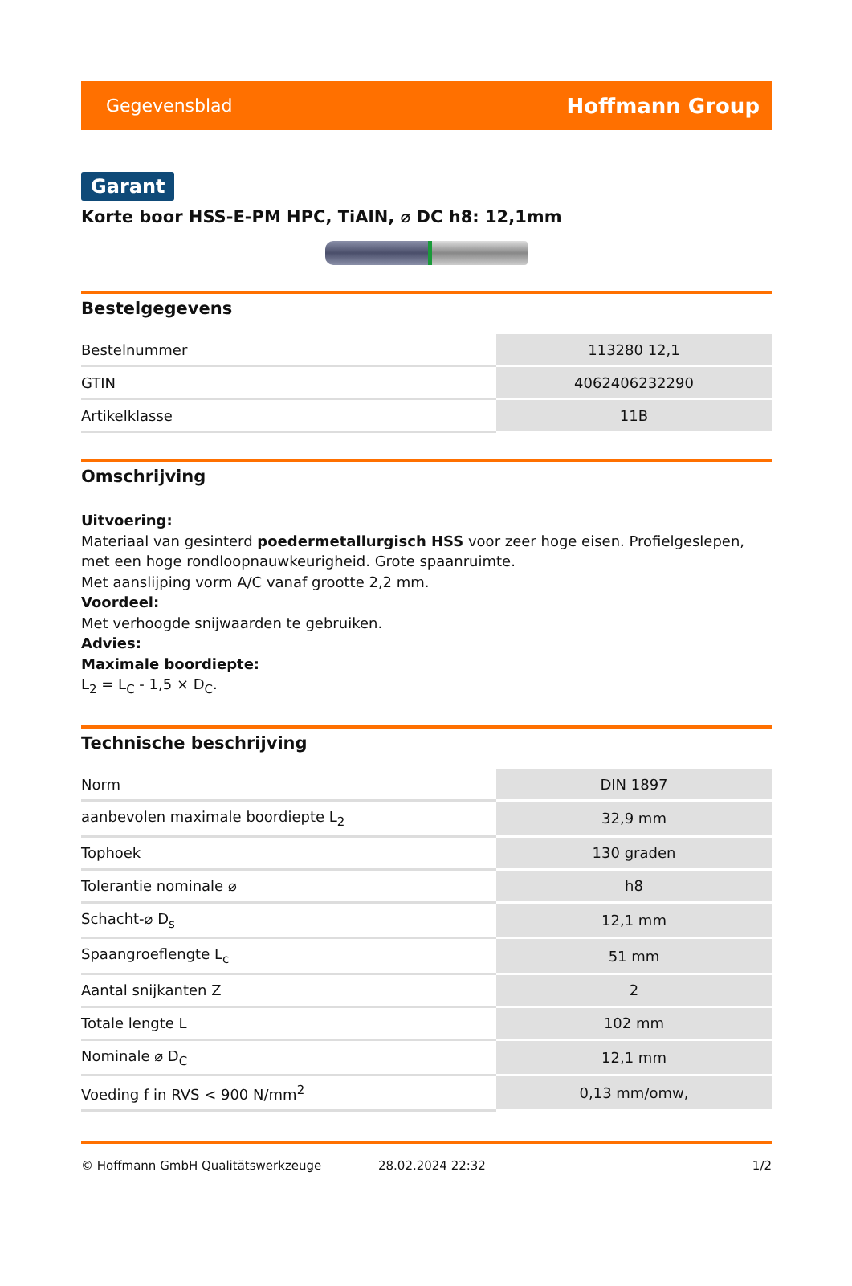Gegevensblad Hoffmann Group
Garant
Korte boor HSS-E-PM HPC, TiAlN, ⌀ DC h8: 12,1mm
Bestelgegevens
| Bestelnummer | 113280 12,1 |
| GTIN | 4062406232290 |
| Artikelklasse | 11B |
Omschrijving
Uitvoering:
Materiaal van gesinterd poedermetallurgisch HSS voor zeer hoge eisen. Profielgeslepen, met een hoge rondloopnauwkeurigheid. Grote spaanruimte.
Met aanslijping vorm A/C vanaf grootte 2,2 mm.
Voordeel:
Met verhoogde snijwaarden te gebruiken.
Advies:
Maximale boordiepte:
L<sub>2</sub> = L<sub>C</sub> - 1,5 × D<sub>C</sub>.
Technische beschrijving
| Norm | DIN 1897 |
| aanbevolen maximale boordiepte L<sub>2</sub> | 32,9 mm |
| Tophoek | 130 graden |
| Tolerantie nominale ⌀ | h8 |
| Schacht-⌀ D<sub>s</sub> | 12,1 mm |
| Spaangroeflengte L<sub>c</sub> | 51 mm |
| Aantal snijkanten Z | 2 |
| Totale lengte L | 102 mm |
| Nominale ⌀ D<sub>C</sub> | 12,1 mm |
| Voeding f in RVS < 900 N/mm<sup>2</sup> | 0,13 mm/omw, |
© Hoffmann GmbH Qualitätswerkzeuge 28.02.2024 22:32 1/2